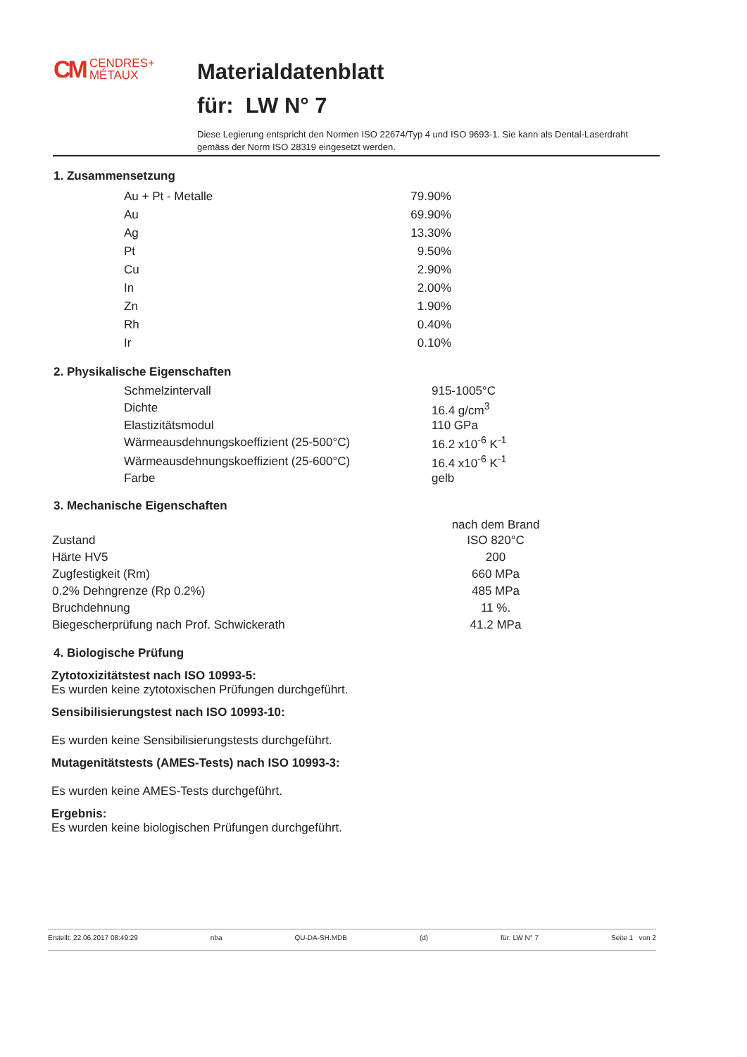CM CENDRES+
MÉTAUX
Materialdatenblatt
für: LW N° 7
Diese Legierung entspricht den Normen ISO 22674/Typ 4 und ISO 9693-1. Sie kann als Dental-Laserdraht gemäss der Norm ISO 28319 eingesetzt werden.
1. Zusammensetzung
| Au + Pt - Metalle | 79.90% |
| Au | 69.90% |
| Ag | 13.30% |
| Pt | 9.50% |
| Cu | 2.90% |
| In | 2.00% |
| Zn | 1.90% |
| Rh | 0.40% |
| Ir | 0.10% |
2. Physikalische Eigenschaften
| Schmelzintervall | 915-1005°C |
| Dichte | 16.4 g/cm<sup>3</sup> |
| Elastizitätsmodul | 110 GPa |
| Wärmeausdehnungskoeffizient (25-500°C) | 16.2 x10<sup>-6</sup> K<sup>-1</sup> |
| Wärmeausdehnungskoeffizient (25-600°C) | 16.4 x10<sup>-6</sup> K<sup>-1</sup> |
| Farbe | gelb |
3. Mechanische Eigenschaften
| | nach dem Brand |
| Zustand | ISO 820°C |
| Härte HV5 | 200 |
| Zugfestigkeit (Rm) | 660 MPa |
| 0.2% Dehngrenze (Rp 0.2%) | 485 MPa |
| Bruchdehnung | 11 %. |
| Biegescherprüfung nach Prof. Schwickerath | 41.2 MPa |
4. Biologische Prüfung
Zytotoxizitätstest nach ISO 10993-5:
Es wurden keine zytotoxischen Prüfungen durchgeführt.
Sensibilisierungstest nach ISO 10993-10:
Es wurden keine Sensibilisierungstests durchgeführt.
Mutagenitätstests (AMES-Tests) nach ISO 10993-3:
Es wurden keine AMES-Tests durchgeführt.
Ergebnis:
Es wurden keine biologischen Prüfungen durchgeführt.
Erstellt: 22.06.2017 08:49:29 nba QU-DA-SH.MDB (d) für: LW N° 7 Seite 1 von 2